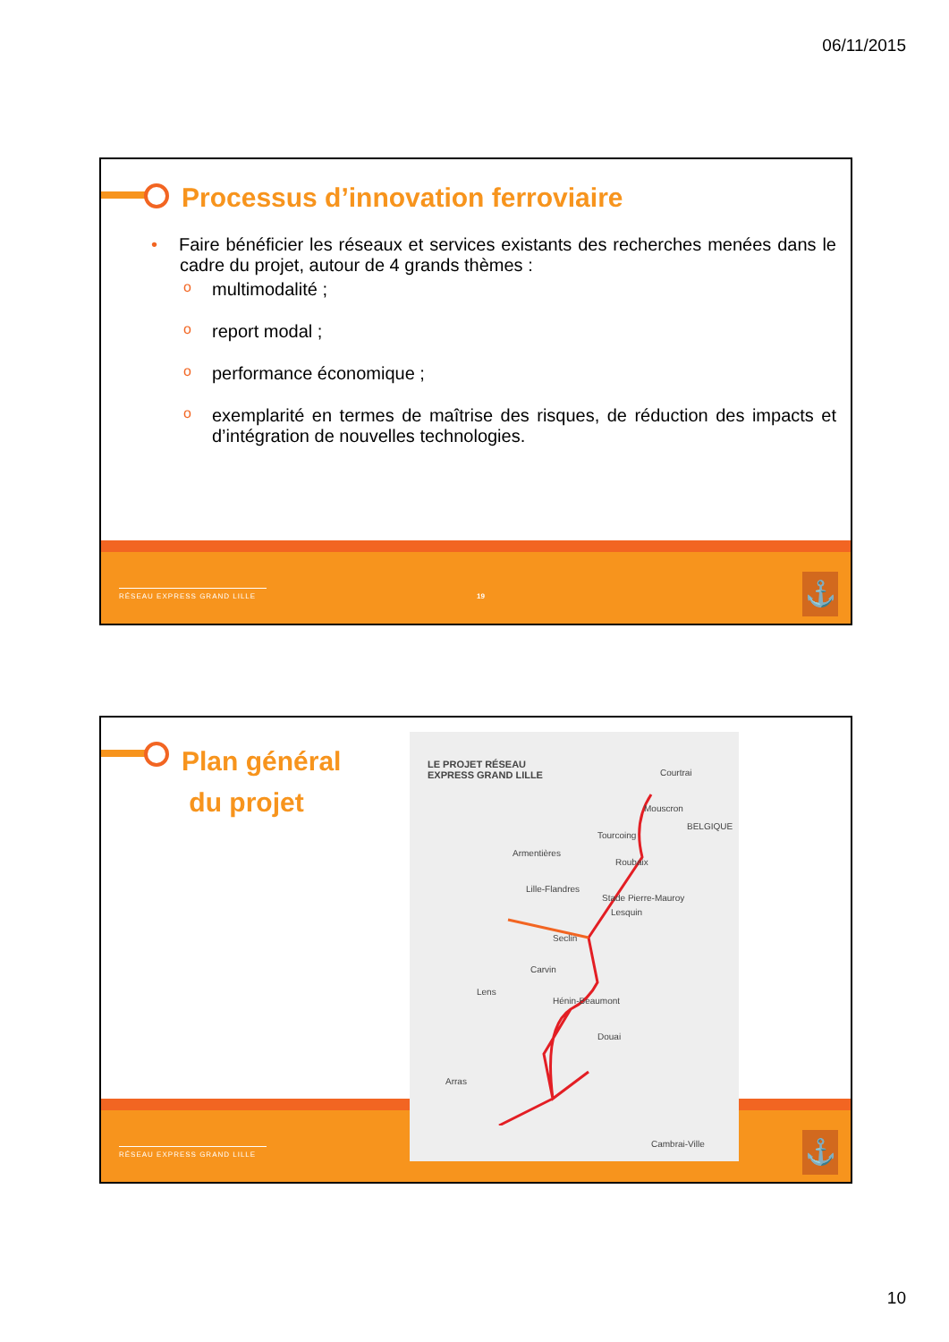06/11/2015
Processus d’innovation ferroviaire
• Faire bénéficier les réseaux et services existants des recherches menées dans le cadre du projet, autour de 4 grands thèmes :
o multimodalité ;
o report modal ;
o performance économique ;
o exemplarité en termes de maîtrise des risques, de réduction des impacts et d’intégration de nouvelles technologies.
RÉSEAU EXPRESS GRAND LILLE 19 ⚓
Plan général
du projet
RÉSEAU EXPRESS GRAND LILLE ⚓
LE PROJET RÉSEAU
EXPRESS GRAND LILLE
Courtrai
Mouscron
Tourcoing
Roubaix
Armentières
Lille-Flandres
Stade Pierre-Mauroy
Lesquin
Seclin
Carvin
Lens
Hénin-Beaumont
Douai
Arras
Cambrai-Ville
BELGIQUE
10